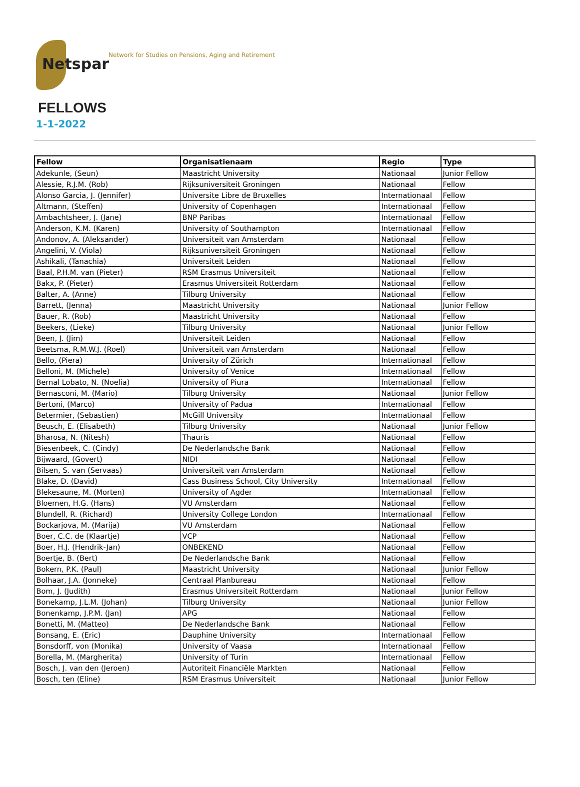Netspar
Network for Studies on Pensions, Aging and Retirement
FELLOWS
1-1-2022
| Fellow | Organisatienaam | Regio | Type |
| --- | --- | --- | --- |
| Adekunle, (Seun) | Maastricht University | Nationaal | Junior Fellow |
| Alessie, R.J.M. (Rob) | Rijksuniversiteit Groningen | Nationaal | Fellow |
| Alonso Garcia, J. (Jennifer) | Universite Libre de Bruxelles | Internationaal | Fellow |
| Altmann, (Steffen) | University of Copenhagen | Internationaal | Fellow |
| Ambachtsheer, J. (Jane) | BNP Paribas | Internationaal | Fellow |
| Anderson, K.M. (Karen) | University of Southampton | Internationaal | Fellow |
| Andonov, A. (Aleksander) | Universiteit van Amsterdam | Nationaal | Fellow |
| Angelini, V. (Viola) | Rijksuniversiteit Groningen | Nationaal | Fellow |
| Ashikali, (Tanachia) | Universiteit Leiden | Nationaal | Fellow |
| Baal, P.H.M. van (Pieter) | RSM Erasmus Universiteit | Nationaal | Fellow |
| Bakx, P. (Pieter) | Erasmus Universiteit Rotterdam | Nationaal | Fellow |
| Balter, A. (Anne) | Tilburg University | Nationaal | Fellow |
| Barrett, (Jenna) | Maastricht University | Nationaal | Junior Fellow |
| Bauer, R. (Rob) | Maastricht University | Nationaal | Fellow |
| Beekers, (Lieke) | Tilburg University | Nationaal | Junior Fellow |
| Been, J. (Jim) | Universiteit Leiden | Nationaal | Fellow |
| Beetsma, R.M.W.J. (Roel) | Universiteit van Amsterdam | Nationaal | Fellow |
| Bello, (Piera) | University of Zürich | Internationaal | Fellow |
| Belloni, M. (Michele) | University of Venice | Internationaal | Fellow |
| Bernal Lobato, N. (Noelia) | University of Piura | Internationaal | Fellow |
| Bernasconi, M. (Mario) | Tilburg University | Nationaal | Junior Fellow |
| Bertoni, (Marco) | University of Padua | Internationaal | Fellow |
| Betermier, (Sebastien) | McGill University | Internationaal | Fellow |
| Beusch, E. (Elisabeth) | Tilburg University | Nationaal | Junior Fellow |
| Bharosa, N. (Nitesh) | Thauris | Nationaal | Fellow |
| Biesenbeek, C. (Cindy) | De Nederlandsche Bank | Nationaal | Fellow |
| Bijwaard, (Govert) | NIDI | Nationaal | Fellow |
| Bilsen, S. van (Servaas) | Universiteit van Amsterdam | Nationaal | Fellow |
| Blake, D. (David) | Cass Business School, City University | Internationaal | Fellow |
| Blekesaune, M. (Morten) | University of Agder | Internationaal | Fellow |
| Bloemen, H.G. (Hans) | VU Amsterdam | Nationaal | Fellow |
| Blundell, R. (Richard) | University College London | Internationaal | Fellow |
| Bockarjova, M. (Marija) | VU Amsterdam | Nationaal | Fellow |
| Boer, C.C. de (Klaartje) | VCP | Nationaal | Fellow |
| Boer, H.J. (Hendrik-Jan) | ONBEKEND | Nationaal | Fellow |
| Boertje, B. (Bert) | De Nederlandsche Bank | Nationaal | Fellow |
| Bokern, P.K. (Paul) | Maastricht University | Nationaal | Junior Fellow |
| Bolhaar, J.A. (Jonneke) | Centraal Planbureau | Nationaal | Fellow |
| Bom, J. (Judith) | Erasmus Universiteit Rotterdam | Nationaal | Junior Fellow |
| Bonekamp, J.L.M. (Johan) | Tilburg University | Nationaal | Junior Fellow |
| Bonenkamp, J.P.M. (Jan) | APG | Nationaal | Fellow |
| Bonetti, M. (Matteo) | De Nederlandsche Bank | Nationaal | Fellow |
| Bonsang, E. (Eric) | Dauphine University | Internationaal | Fellow |
| Bonsdorff, von (Monika) | University of Vaasa | Internationaal | Fellow |
| Borella, M. (Margherita) | University of Turin | Internationaal | Fellow |
| Bosch, J. van den (Jeroen) | Autoriteit Financiële Markten | Nationaal | Fellow |
| Bosch, ten (Eline) | RSM Erasmus Universiteit | Nationaal | Junior Fellow |